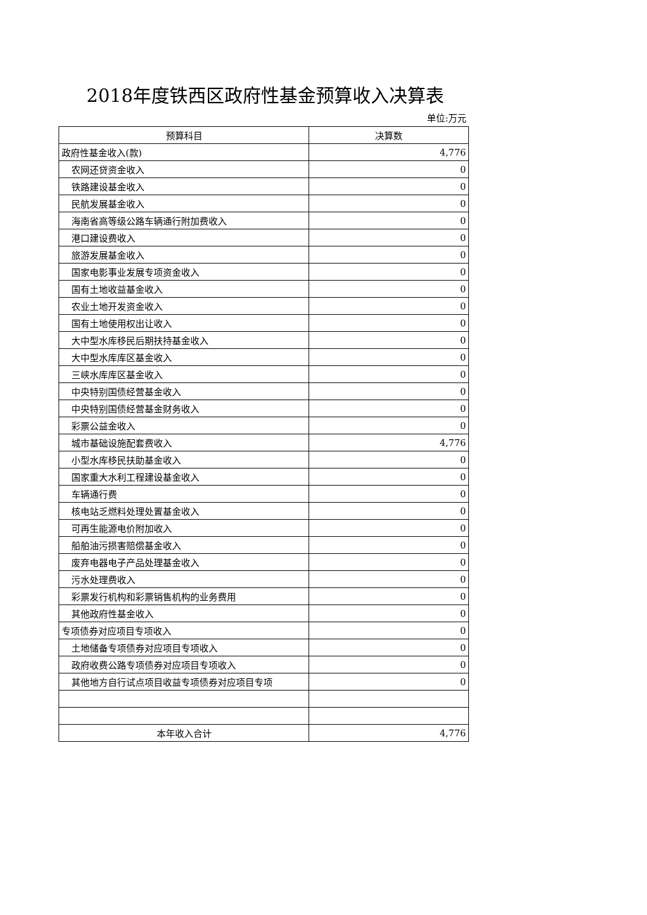2018年度铁西区政府性基金预算收入决算表
单位:万元
| 预算科目 | 决算数 |
| --- | --- |
| 政府性基金收入(款) | 4,776 |
| 农网还贷资金收入 | 0 |
| 铁路建设基金收入 | 0 |
| 民航发展基金收入 | 0 |
| 海南省高等级公路车辆通行附加费收入 | 0 |
| 港口建设费收入 | 0 |
| 旅游发展基金收入 | 0 |
| 国家电影事业发展专项资金收入 | 0 |
| 国有土地收益基金收入 | 0 |
| 农业土地开发资金收入 | 0 |
| 国有土地使用权出让收入 | 0 |
| 大中型水库移民后期扶持基金收入 | 0 |
| 大中型水库库区基金收入 | 0 |
| 三峡水库库区基金收入 | 0 |
| 中央特别国债经营基金收入 | 0 |
| 中央特别国债经营基金财务收入 | 0 |
| 彩票公益金收入 | 0 |
| 城市基础设施配套费收入 | 4,776 |
| 小型水库移民扶助基金收入 | 0 |
| 国家重大水利工程建设基金收入 | 0 |
| 车辆通行费 | 0 |
| 核电站乏燃料处理处置基金收入 | 0 |
| 可再生能源电价附加收入 | 0 |
| 船舶油污损害赔偿基金收入 | 0 |
| 废弃电器电子产品处理基金收入 | 0 |
| 污水处理费收入 | 0 |
| 彩票发行机构和彩票销售机构的业务费用 | 0 |
| 其他政府性基金收入 | 0 |
| 专项债券对应项目专项收入 | 0 |
| 土地储备专项债券对应项目专项收入 | 0 |
| 政府收费公路专项债券对应项目专项收入 | 0 |
| 其他地方自行试点项目收益专项债券对应项目专项 | 0 |
| 本年收入合计 | 4,776 |